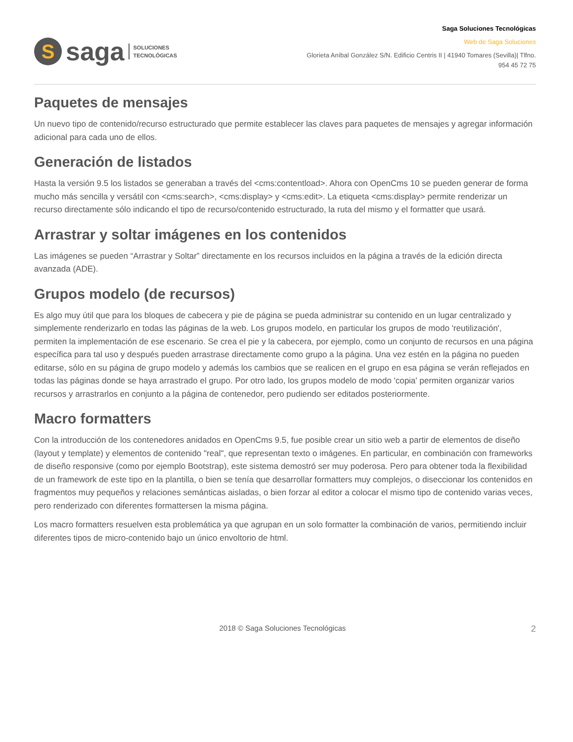S
saga
SOLUCIONES
TECNOLÓGICAS
Saga Soluciones Tecnológicas
Web de Saga Soluciones
Glorieta Aníbal González S/N. Edificio Centris II | 41940 Tomares (Sevilla)| Tlfno.
954 45 72 75
Paquetes de mensajes
Un nuevo tipo de contenido/recurso estructurado que permite establecer las claves para paquetes de mensajes y agregar información adicional para cada uno de ellos.
Generación de listados
Hasta la versión 9.5 los listados se generaban a través del <cms:contentload>. Ahora con OpenCms 10 se pueden generar de forma mucho más sencilla y versátil con <cms:search>, <cms:display> y <cms:edit>. La etiqueta <cms:display> permite renderizar un recurso directamente sólo indicando el tipo de recurso/contenido estructurado, la ruta del mismo y el formatter que usará.
Arrastrar y soltar imágenes en los contenidos
Las imágenes se pueden “Arrastrar y Soltar” directamente en los recursos incluidos en la página a través de la edición directa avanzada (ADE).
Grupos modelo (de recursos)
Es algo muy útil que para los bloques de cabecera y pie de página se pueda administrar su contenido en un lugar centralizado y simplemente renderizarlo en todas las páginas de la web. Los grupos modelo, en particular los grupos de modo 'reutilización', permiten la implementación de ese escenario. Se crea el pie y la cabecera, por ejemplo, como un conjunto de recursos en una página específica para tal uso y después pueden arrastrase directamente como grupo a la página. Una vez estén en la página no pueden editarse, sólo en su página de grupo modelo y además los cambios que se realicen en el grupo en esa página se verán reflejados en todas las páginas donde se haya arrastrado el grupo. Por otro lado, los grupos modelo de modo 'copia' permiten organizar varios recursos y arrastrarlos en conjunto a la página de contenedor, pero pudiendo ser editados posteriormente.
Macro formatters
Con la introducción de los contenedores anidados en OpenCms 9.5, fue posible crear un sitio web a partir de elementos de diseño (layout y template) y elementos de contenido "real", que representan texto o imágenes. En particular, en combinación con frameworks de diseño responsive (como por ejemplo Bootstrap), este sistema demostró ser muy poderosa. Pero para obtener toda la flexibilidad de un framework de este tipo en la plantilla, o bien se tenía que desarrollar formatters muy complejos, o diseccionar los contenidos en fragmentos muy pequeños y relaciones semánticas aisladas, o bien forzar al editor a colocar el mismo tipo de contenido varias veces, pero renderizado con diferentes formattersen la misma página.
Los macro formatters resuelven esta problemática ya que agrupan en un solo formatter la combinación de varios, permitiendo incluir diferentes tipos de micro-contenido bajo un único envoltorio de html.
2018 © Saga Soluciones Tecnológicas 2